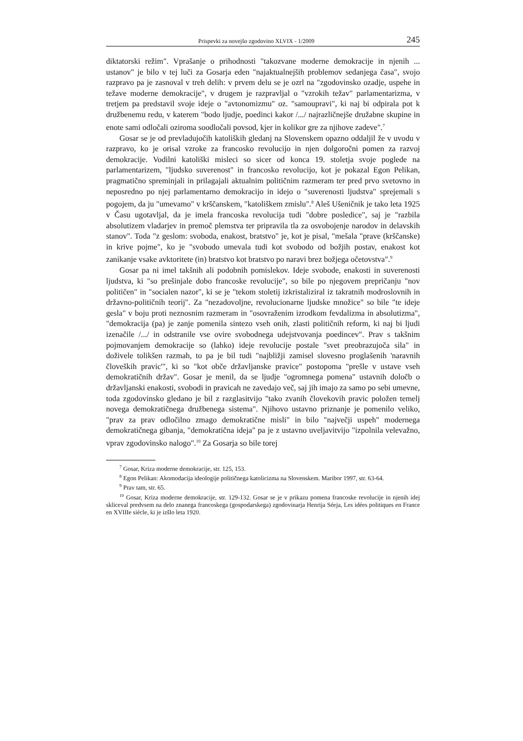Prispevki za novejšo zgodovino XLVIX - 1/2009 245
diktatorski režim". Vprašanje o prihodnosti "takozvane moderne demokracije in njenih ... ustanov" je bilo v tej luči za Gosarja eden "najaktualnejših problemov sedanjega časa", svojo razpravo pa je zasnoval v treh delih: v prvem delu se je ozrl na "zgodovinsko ozadje, uspehe in težave moderne demokracije", v drugem je razpravljal o "vzrokih težav" parlamentarizma, v tretjem pa predstavil svoje ideje o "avtonomizmu" oz. "samoupravi", ki naj bi odpirala pot k družbenemu redu, v katerem "bodo ljudje, poedinci kakor /.../ najrazličnejše družabne skupine in enote sami odločali oziroma soodločali povsod, kjer in kolikor gre za njihove zadeve".<sup>7</sup>
Gosar se je od prevladujočih katoliških gledanj na Slovenskem opazno oddaljil že v uvodu v razpravo, ko je orisal vzroke za francosko revolucijo in njen dolgoročni pomen za razvoj demokracije. Vodilni katoliški misleci so sicer od konca 19. stoletja svoje poglede na parlamentarizem, "ljudsko suverenost" in francosko revolucijo, kot je pokazal Egon Pelikan, pragmatično spreminjali in prilagajali aktualnim političnim razmeram ter pred prvo svetovno in neposredno po njej parlamentarno demokracijo in idejo o "suverenosti ljudstva" sprejemali s pogojem, da ju "umevamo" v krščanskem, "katoliškem zmislu".<sup>8</sup> Aleš Ušeničnik je tako leta 1925 v Času ugotavljal, da je imela francoska revolucija tudi "dobre posledice", saj je "razbila absolutizem vladarjev in premoč plemstva ter pripravila tla za osvobojenje narodov in delavskih stanov". Toda "z geslom: svoboda, enakost, bratstvo" je, kot je pisal, "mešala "prave (krščanske) in krive pojme", ko je "svobodo umevala tudi kot svobodo od božjih postav, enakost kot zanikanje vsake avktoritete (in) bratstvo kot bratstvo po naravi brez božjega očetovstva".<sup>9</sup>
Gosar pa ni imel takšnih ali podobnih pomislekov. Ideje svobode, enakosti in suverenosti ljudstva, ki "so prešinjale dobo francoske revolucije", so bile po njegovem prepričanju "nov političen" in "socialen nazor", ki se je "tekom stoletij izkristaliziral iz takratnih modroslovnih in državno-političnih teorij". Za "nezadovoljne, revolucionarne ljudske množice" so bile "te ideje gesla" v boju proti neznosnim razmeram in "osovraženim izrodkom fevdalizma in absolutizma", "demokracija (pa) je zanje pomenila sintezo vseh onih, zlasti političnih reform, ki naj bi ljudi izenačile /.../ in odstranile vse ovire svobodnega udejstvovanja poedincev". Prav s takšnim pojmovanjem demokracije so (lahko) ideje revolucije postale "svet preobrazujoča sila" in doživele tolikšen razmah, to pa je bil tudi "najbližji zamisel slovesno proglašenih 'naravnih človeških pravic'", ki so "kot obče državljanske pravice" postopoma "prešle v ustave vseh demokratičnih držav". Gosar je menil, da se ljudje "ogromnega pomena" ustavnih določb o državljanski enakosti, svobodi in pravicah ne zavedajo več, saj jih imajo za samo po sebi umevne, toda zgodovinsko gledano je bil z razglasitvijo "tako zvanih človekovih pravic položen temelj novega demokratičnega družbenega sistema". Njihovo ustavno priznanje je pomenilo veliko, "prav za prav odločilno zmago demokratične misli" in bilo "največji uspeh" modernega demokratičnega gibanja, "demokratična ideja" pa je z ustavno uveljavitvijo "izpolnila velevažno, vprav zgodovinsko nalogo".<sup>10</sup> Za Gosarja so bile torej
<sup>7</sup> Gosar, Kriza moderne demokracije, str. 125, 153.
<sup>8</sup> Egon Pelikan: Akomodacija ideologije političnega katolicizma na Slovenskem. Maribor 1997, str. 63-64.
<sup>9</sup> Prav tam, str. 65.
<sup>10</sup> Gosar, Kriza moderne demokracije, str. 129-132. Gosar se je v prikazu pomena francoske revolucije in njenih idej skliceval predvsem na delo znanega francoskega (gospodarskega) zgodovinarja Henrija Séeja, Les idées politiques en France en XVIIIe siècle, ki je izšlo leta 1920.